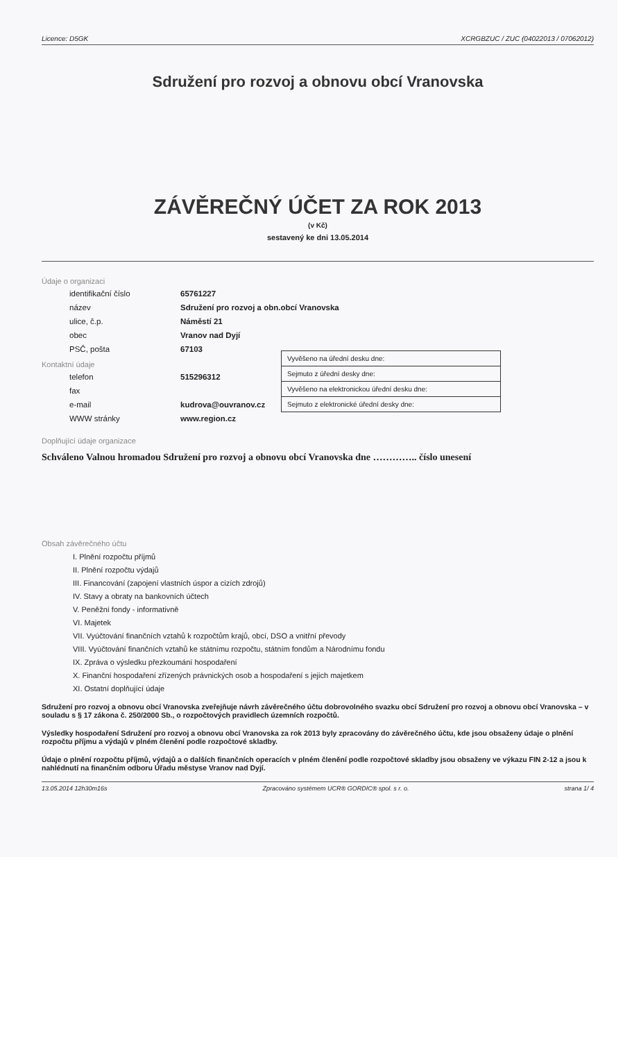Licence: D5GK XCRGBZUC / ZUC (04022013 / 07062012)
Sdružení pro rozvoj a obnovu obcí Vranovska
ZÁVĚREČNÝ ÚČET ZA ROK 2013
(v Kč)
sestavený ke dni 13.05.2014
Vyvěšeno na úřední desku dne:
Sejmuto z úřední desky dne:
Vyvěšeno na elektronickou úřední desku dne:
Sejmuto z elektronické úřední desky dne:
Údaje o organizaci
| identifikační číslo | 65761227 |
| název | Sdružení pro rozvoj a obn.obcí Vranovska |
| ulice, č.p. | Náměstí 21 |
| obec | Vranov nad Dyjí |
| PSČ, pošta | 67103 |
Kontaktní údaje
| telefon | 515296312 |
| fax | |
| e-mail | kudrova@ouvranov.cz |
| WWW stránky | www.region.cz |
Doplňující údaje organizace
Schváleno Valnou hromadou Sdružení pro rozvoj a obnovu obcí Vranovska dne ………….. číslo unesení
Obsah závěrečného účtu
I. Plnění rozpočtu příjmů
II. Plnění rozpočtu výdajů
III. Financování (zapojení vlastních úspor a cizích zdrojů)
IV. Stavy a obraty na bankovních účtech
V. Peněžní fondy - informativně
VI. Majetek
VII. Vyúčtování finančních vztahů k rozpočtům krajů, obcí, DSO a vnitřní převody
VIII. Vyúčtování finančních vztahů ke státnímu rozpočtu, státním fondům a Národnímu fondu
IX. Zpráva o výsledku přezkoumání hospodaření
X. Finanční hospodaření zřízených právnických osob a hospodaření s jejich majetkem
XI. Ostatní doplňující údaje
Sdružení pro rozvoj a obnovu obcí Vranovska zveřejňuje návrh závěrečného účtu dobrovolného svazku obcí Sdružení pro rozvoj a obnovu obcí Vranovska – v souladu s § 17 zákona č. 250/2000 Sb., o rozpočtových pravidlech územních rozpočtů.
Výsledky hospodaření Sdružení pro rozvoj a obnovu obcí Vranovska za rok 2013 byly zpracovány do závěrečného účtu, kde jsou obsaženy údaje o plnění rozpočtu příjmu a výdajů v plném členění podle rozpočtové skladby.
Údaje o plnění rozpočtu příjmů, výdajů a o dalších finančních operacích v plném členění podle rozpočtové skladby jsou obsaženy ve výkazu FIN 2-12 a jsou k nahlédnutí na finančním odboru Úřadu městyse Vranov nad Dyjí.
13.05.2014 12h30m16s Zpracováno systémem UCR® GORDIC® spol. s r. o. strana 1/ 4